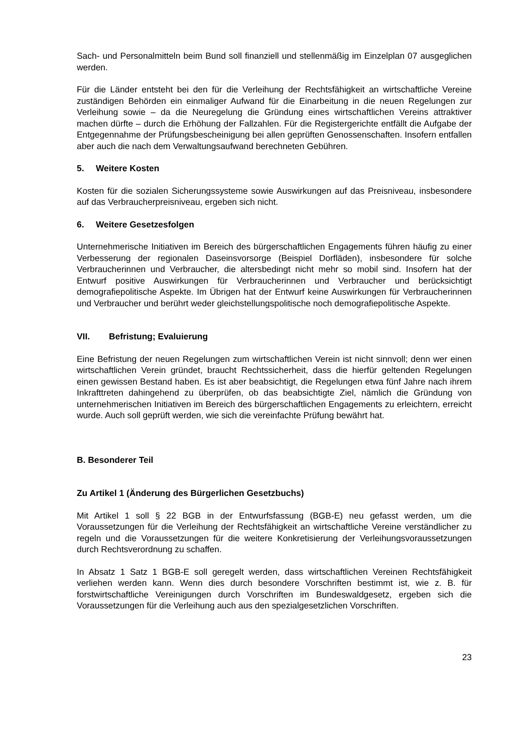Sach- und Personalmitteln beim Bund soll finanziell und stellenmäßig im Einzelplan 07 ausgeglichen werden.
Für die Länder entsteht bei den für die Verleihung der Rechtsfähigkeit an wirtschaftliche Vereine zuständigen Behörden ein einmaliger Aufwand für die Einarbeitung in die neuen Regelungen zur Verleihung sowie – da die Neuregelung die Gründung eines wirtschaftlichen Vereins attraktiver machen dürfte – durch die Erhöhung der Fallzahlen. Für die Registergerichte entfällt die Aufgabe der Entgegennahme der Prüfungsbescheinigung bei allen geprüften Genossenschaften. Insofern entfallen aber auch die nach dem Verwaltungsaufwand berechneten Gebühren.
5. Weitere Kosten
Kosten für die sozialen Sicherungssysteme sowie Auswirkungen auf das Preisniveau, insbesondere auf das Verbraucherpreisniveau, ergeben sich nicht.
6. Weitere Gesetzesfolgen
Unternehmerische Initiativen im Bereich des bürgerschaftlichen Engagements führen häufig zu einer Verbesserung der regionalen Daseinsvorsorge (Beispiel Dorfläden), insbesondere für solche Verbraucherinnen und Verbraucher, die altersbedingt nicht mehr so mobil sind. Insofern hat der Entwurf positive Auswirkungen für Verbraucherinnen und Verbraucher und berücksichtigt demografiepolitische Aspekte. Im Übrigen hat der Entwurf keine Auswirkungen für Verbraucherinnen und Verbraucher und berührt weder gleichstellungspolitische noch demografiepolitische Aspekte.
VII. Befristung; Evaluierung
Eine Befristung der neuen Regelungen zum wirtschaftlichen Verein ist nicht sinnvoll; denn wer einen wirtschaftlichen Verein gründet, braucht Rechtssicherheit, dass die hierfür geltenden Regelungen einen gewissen Bestand haben. Es ist aber beabsichtigt, die Regelungen etwa fünf Jahre nach ihrem Inkrafttreten dahingehend zu überprüfen, ob das beabsichtigte Ziel, nämlich die Gründung von unternehmerischen Initiativen im Bereich des bürgerschaftlichen Engagements zu erleichtern, erreicht wurde. Auch soll geprüft werden, wie sich die vereinfachte Prüfung bewährt hat.
B. Besonderer Teil
Zu Artikel 1 (Änderung des Bürgerlichen Gesetzbuchs)
Mit Artikel 1 soll § 22 BGB in der Entwurfsfassung (BGB-E) neu gefasst werden, um die Voraussetzungen für die Verleihung der Rechtsfähigkeit an wirtschaftliche Vereine verständlicher zu regeln und die Voraussetzungen für die weitere Konkretisierung der Verleihungsvoraussetzungen durch Rechtsverordnung zu schaffen.
In Absatz 1 Satz 1 BGB-E soll geregelt werden, dass wirtschaftlichen Vereinen Rechtsfähigkeit verliehen werden kann. Wenn dies durch besondere Vorschriften bestimmt ist, wie z. B. für forstwirtschaftliche Vereinigungen durch Vorschriften im Bundeswaldgesetz, ergeben sich die Voraussetzungen für die Verleihung auch aus den spezialgesetzlichen Vorschriften.
23